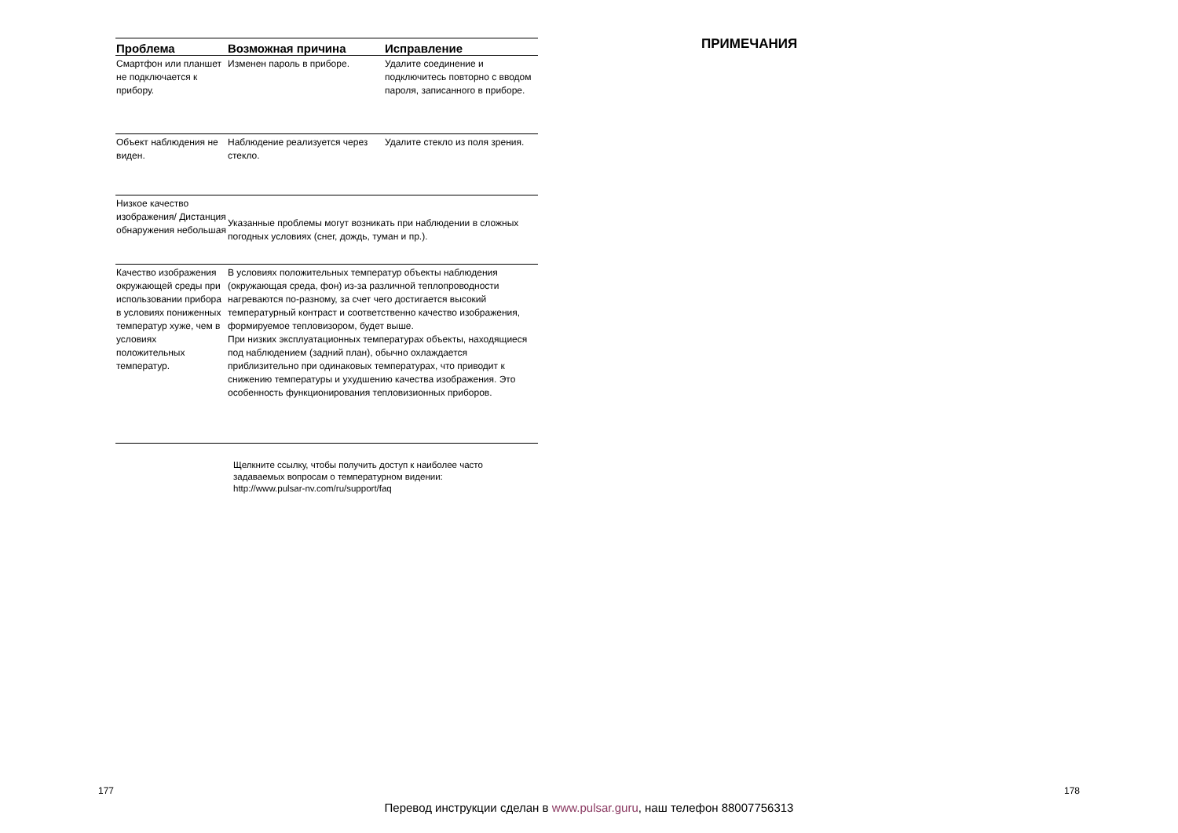| Проблема | Возможная причина | Исправление |
| --- | --- | --- |
| Смартфон или планшет не подключается к прибору. | Изменен пароль в приборе. | Удалите соединение и подключитесь повторно с вводом пароля, записанного в приборе. |
| Объект наблюдения не виден. | Наблюдение реализуется через стекло. | Удалите стекло из поля зрения. |
| Низкое качество изображения/ Дистанция обнаружения небольшая | Указанные проблемы могут возникать при наблюдении в сложных погодных условиях (снег, дождь, туман и пр.). | |
| Качество изображения окружающей среды при использовании прибора в условиях пониженных температур хуже, чем в условиях положительных температур. | В условиях положительных температур объекты наблюдения (окружающая среда, фон) из-за различной теплопроводности нагреваются по-разному, за счет чего достигается высокий температурный контраст и соответственно качество изображения, формируемое тепловизором, будет выше. При низких эксплуатационных температурах объекты, находящиеся под наблюдением (задний план), обычно охлаждается приблизительно при одинаковых температурах, что приводит к снижению температуры и ухудшению качества изображения. Это особенность функционирования тепловизионных приборов. | |
Щелкните ссылку, чтобы получить доступ к наиболее часто задаваемых вопросам о температурном видении: http://www.pulsar-nv.com/ru/support/faq
ПРИМЕЧАНИЯ
177 178
Перевод инструкции сделан в www.pulsar.guru, наш телефон 88007756313